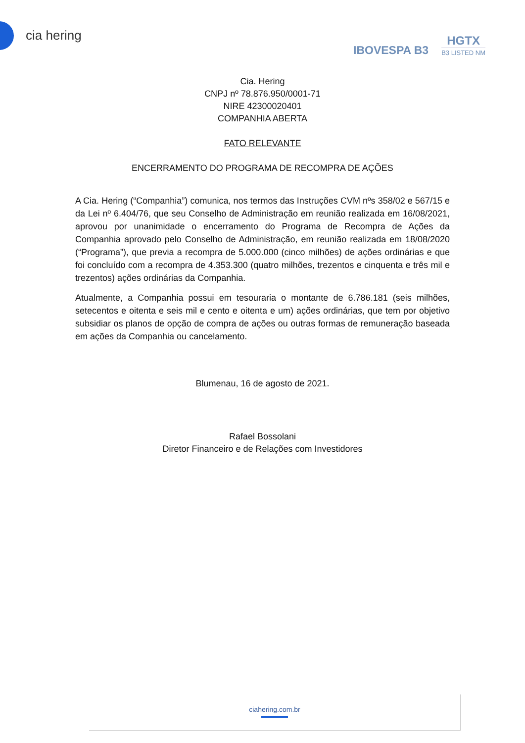cia hering
IBOVESPA B3
HGTX
B3 LISTED NM
Cia. Hering
CNPJ nº 78.876.950/0001-71
NIRE 42300020401
COMPANHIA ABERTA
FATO RELEVANTE
ENCERRAMENTO DO PROGRAMA DE RECOMPRA DE AÇÕES
A Cia. Hering (“Companhia”) comunica, nos termos das Instruções CVM nºs 358/02 e 567/15 e da Lei nº 6.404/76, que seu Conselho de Administração em reunião realizada em 16/08/2021, aprovou por unanimidade o encerramento do Programa de Recompra de Ações da Companhia aprovado pelo Conselho de Administração, em reunião realizada em 18/08/2020 (“Programa”), que previa a recompra de 5.000.000 (cinco milhões) de ações ordinárias e que foi concluído com a recompra de 4.353.300 (quatro milhões, trezentos e cinquenta e três mil e trezentos) ações ordinárias da Companhia.
Atualmente, a Companhia possui em tesouraria o montante de 6.786.181 (seis milhões, setecentos e oitenta e seis mil e cento e oitenta e um) ações ordinárias, que tem por objetivo subsidiar os planos de opção de compra de ações ou outras formas de remuneração baseada em ações da Companhia ou cancelamento.
Blumenau, 16 de agosto de 2021.
Rafael Bossolani
Diretor Financeiro e de Relações com Investidores
ciahering.com.br